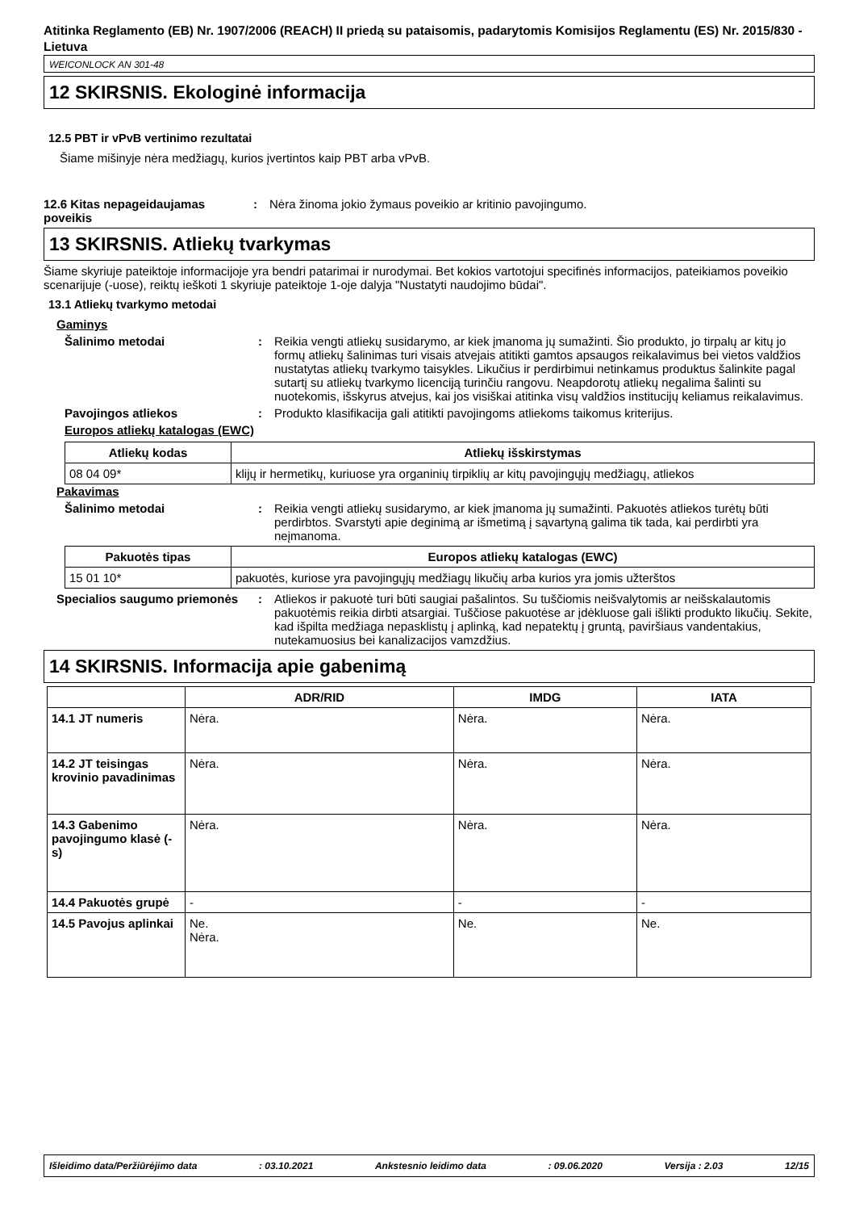Atitinka Reglamento (EB) Nr. 1907/2006 (REACH) II priedą su pataisomis, padarytomis Komisijos Reglamentu (ES) Nr. 2015/830 - Lietuva
WEICONLOCK AN 301-48
12 SKIRSNIS. Ekologinė informacija
12.5 PBT ir vPvB vertinimo rezultatai
Šiame mišinyje nėra medžiagų, kurios įvertintos kaip PBT arba vPvB.
12.6 Kitas nepageidaujamas poveikis
: Nėra žinoma jokio žymaus poveikio ar kritinio pavojingumo.
13 SKIRSNIS. Atliekų tvarkymas
Šiame skyriuje pateiktoje informacijoje yra bendri patarimai ir nurodymai. Bet kokios vartotojui specifinės informacijos, pateikiamos poveikio scenarijuje (-uose), reiktų ieškoti 1 skyriuje pateiktoje 1-oje dalyja "Nustatyti naudojimo būdai".
13.1 Atliekų tvarkymo metodai
Gaminys
Šalinimo metodai : Reikia vengti atliekų susidarymo, ar kiek įmanoma jų sumažinti. Šio produkto, jo tirpalų ar kitų jo formų atliekų šalinimas turi visais atvejais atitikti gamtos apsaugos reikalavimus bei vietos valdžios nustatytas atliekų tvarkymo taisykles. Likučius ir perdirbimui netinkamus produktus šalinkite pagal sutartį su atliekų tvarkymo licenciją turinčiu rangovu. Neapdorotų atliekų negalima šalinti su nuotekomis, išskyrus atvejus, kai jos visiškai atitinka visų valdžios institucijų keliamus reikalavimus.
Pavojingos atliekos : Produkto klasifikacija gali atitikti pavojingoms atliekoms taikomus kriterijus.
Europos atliekų katalogas (EWC)
| Atliekų kodas | Atliekų išskirstymas |
| --- | --- |
| 08 04 09* | klijų ir hermetikų, kuriuose yra organinių tirpiklių ar kitų pavojingųjų medžiagų, atliekos |
Pakavimas
Šalinimo metodai : Reikia vengti atliekų susidarymo, ar kiek įmanoma jų sumažinti. Pakuotės atliekos turėtų būti perdirbtos. Svarstyti apie deginimą ar išmetimą į sąvartyną galima tik tada, kai perdirbti yra neįmanoma.
| Pakuotės tipas | Europos atliekų katalogas (EWC) |
| --- | --- |
| 15 01 10* | pakuotės, kuriose yra pavojingųjų medžiagų likučių arba kurios yra jomis užterštos |
Specialios saugumo priemonės
: Atliekos ir pakuotė turi būti saugiai pašalintos. Su tuščiomis neišvalytomis ar neišskalautomis pakuotėmis reikia dirbti atsargiai. Tuščiose pakuotėse ar įdėkluose gali išlikti produkto likučių. Sekite, kad išpilta medžiaga nepasklistų į aplinką, kad nepatektų į gruntą, paviršiaus vandentakius, nutekamuosius bei kanalizacijos vamzdžius.
14 SKIRSNIS. Informacija apie gabenimą
| | ADR/RID | IMDG | IATA |
| --- | --- | --- | --- |
| 14.1 JT numeris | Nėra. | Nėra. | Nėra. |
| 14.2 JT teisingas krovinio pavadinimas | Nėra. | Nėra. | Nėra. |
| 14.3 Gabenimo pavojingumo klasė (-s) | Nėra. | Nėra. | Nėra. |
| 14.4 Pakuotės grupė | - | - | - |
| 14.5 Pavojus aplinkai | Ne. Nėra. | Ne. | Ne. |
Išleidimo data/Peržiūrėjimo data: 03.10.2021 Ankstesnio leidimo data: 09.06.2020 Versija : 2.03 12/15